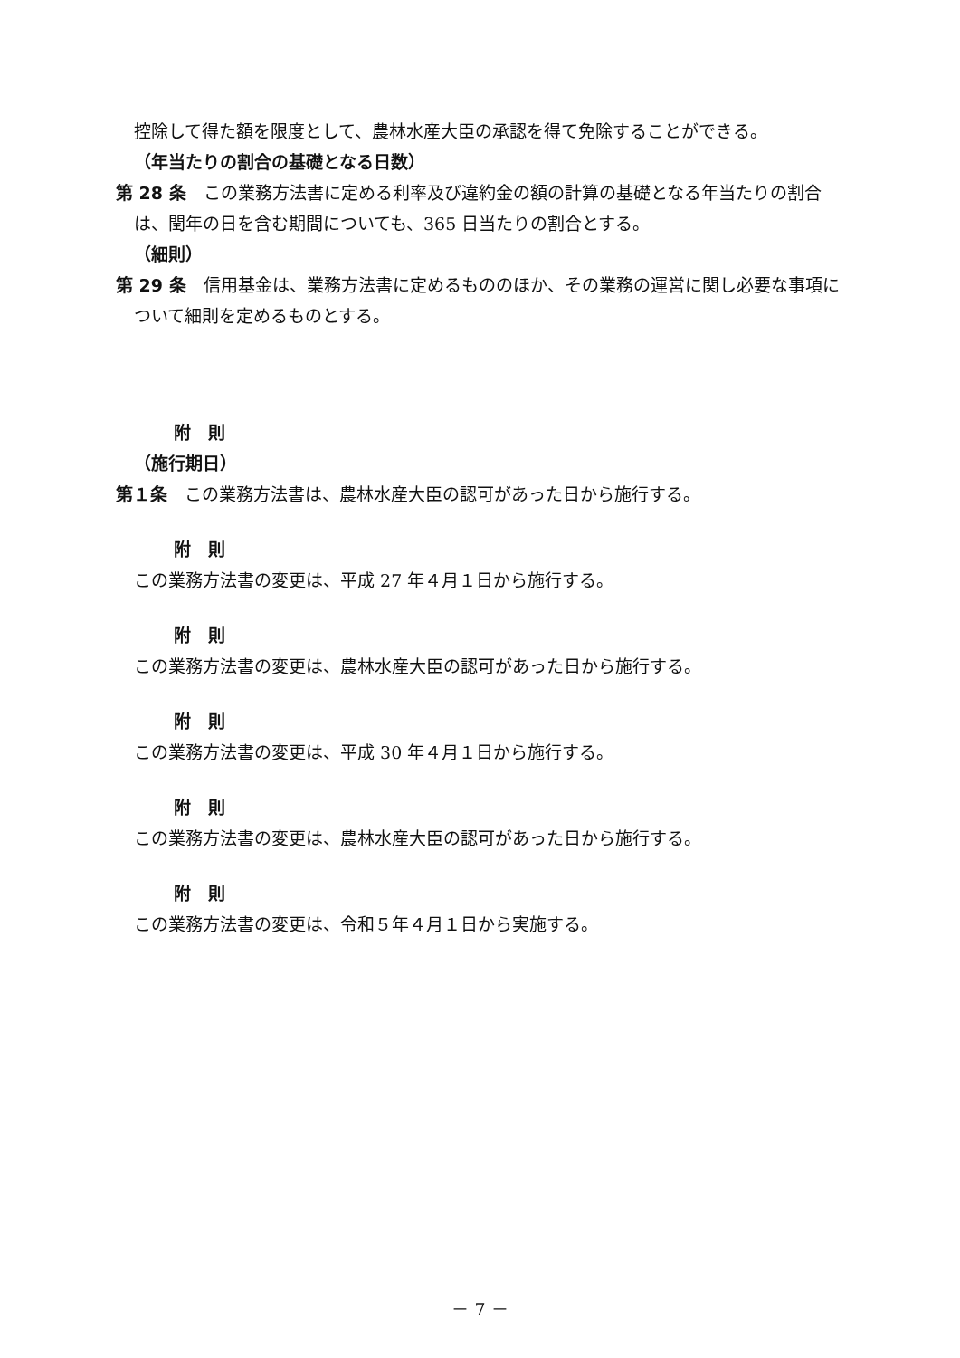控除して得た額を限度として、農林水産大臣の承認を得て免除することができる。
（年当たりの割合の基礎となる日数）
第 28 条　この業務方法書に定める利率及び違約金の額の計算の基礎となる年当たりの割合は、閏年の日を含む期間についても、365 日当たりの割合とする。
（細則）
第 29 条　信用基金は、業務方法書に定めるもののほか、その業務の運営に関し必要な事項について細則を定めるものとする。
附　則
（施行期日）
第１条　この業務方法書は、農林水産大臣の認可があった日から施行する。
附　則
この業務方法書の変更は、平成 27 年４月１日から施行する。
附　則
この業務方法書の変更は、農林水産大臣の認可があった日から施行する。
附　則
この業務方法書の変更は、平成 30 年４月１日から施行する。
附　則
この業務方法書の変更は、農林水産大臣の認可があった日から施行する。
附　則
この業務方法書の変更は、令和５年４月１日から実施する。
－ 7 －